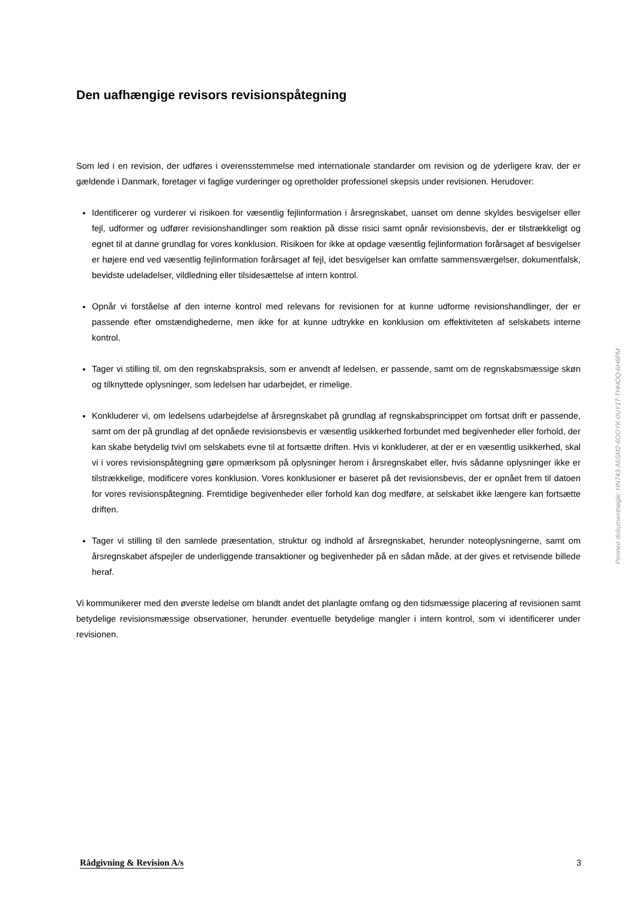Den uafhængige revisors revisionspåtegning
Som led i en revision, der udføres i overensstemmelse med internationale standarder om revision og de yderligere krav, der er gældende i Danmark, foretager vi faglige vurderinger og opretholder professionel skepsis under revisionen. Herudover:
Identificerer og vurderer vi risikoen for væsentlig fejlinformation i årsregnskabet, uanset om denne skyldes besvigelser eller fejl, udformer og udfører revisionshandlinger som reaktion på disse risici samt opnår revisionsbevis, der er tilstrækkeligt og egnet til at danne grundlag for vores konklusion. Risikoen for ikke at opdage væsentlig fejlinformation forårsaget af besvigelser er højere end ved væsentlig fejlinformation forårsaget af fejl, idet besvigelser kan omfatte sammensværgelser, dokumentfalsk, bevidste udeladelser, vildledning eller tilsidesættelse af intern kontrol.
Opnår vi forståelse af den interne kontrol med relevans for revisionen for at kunne udforme revisionshandlinger, der er passende efter omstændighederne, men ikke for at kunne udtrykke en konklusion om effektiviteten af selskabets interne kontrol.
Tager vi stilling til, om den regnskabspraksis, som er anvendt af ledelsen, er passende, samt om de regnskabsmæssige skøn og tilknyttede oplysninger, som ledelsen har udarbejdet, er rimelige.
Konkluderer vi, om ledelsens udarbejdelse af årsregnskabet på grundlag af regnskabsprincippet om fortsat drift er passende, samt om der på grundlag af det opnåede revisionsbevis er væsentlig usikkerhed forbundet med begivenheder eller forhold, der kan skabe betydelig tvivl om selskabets evne til at fortsætte driften. Hvis vi konkluderer, at der er en væsentlig usikkerhed, skal vi i vores revisionspåtegning gøre opmærksom på oplysninger herom i årsregnskabet eller, hvis sådanne oplysninger ikke er tilstrækkelige, modificere vores konklusion. Vores konklusioner er baseret på det revisionsbevis, der er opnået frem til datoen for vores revisionspåtegning. Fremtidige begivenheder eller forhold kan dog medføre, at selskabet ikke længere kan fortsætte driften.
Tager vi stilling til den samlede præsentation, struktur og indhold af årsregnskabet, herunder noteoplysningerne, samt om årsregnskabet afspejler de underliggende transaktioner og begivenheder på en sådan måde, at der gives et retvisende billede heraf.
Vi kommunikerer med den øverste ledelse om blandt andet det planlagte omfang og den tidsmæssige placering af revisionen samt betydelige revisionsmæssige observationer, herunder eventuelle betydelige mangler i intern kontrol, som vi identificerer under revisionen.
Penneo dokumentnøgle: HN743-A6SM2-6OOYK-0UY1T-THHOQ-6H6PM
Rådgivning & Revision A/s 3